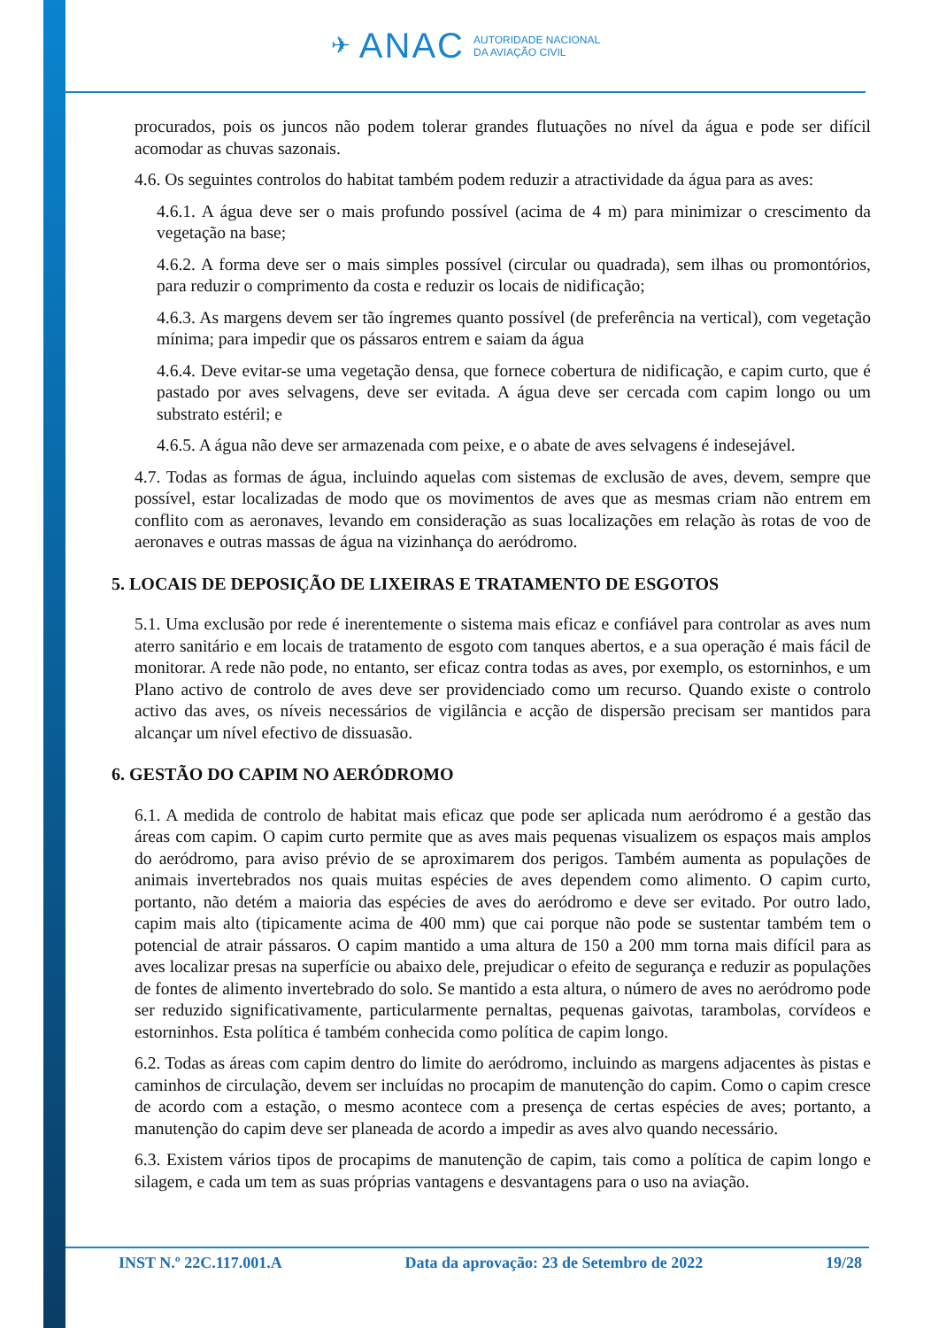✈ ANAC
AUTORIDADE NACIONAL
DA AVIAÇÃO CIVIL
procurados, pois os juncos não podem tolerar grandes flutuações no nível da água e pode ser difícil acomodar as chuvas sazonais.
4.6. Os seguintes controlos do habitat também podem reduzir a atractividade da água para as aves:
4.6.1. A água deve ser o mais profundo possível (acima de 4 m) para minimizar o crescimento da vegetação na base;
4.6.2. A forma deve ser o mais simples possível (circular ou quadrada), sem ilhas ou promontórios, para reduzir o comprimento da costa e reduzir os locais de nidificação;
4.6.3. As margens devem ser tão íngremes quanto possível (de preferência na vertical), com vegetação mínima; para impedir que os pássaros entrem e saiam da água
4.6.4. Deve evitar-se uma vegetação densa, que fornece cobertura de nidificação, e capim curto, que é pastado por aves selvagens, deve ser evitada. A água deve ser cercada com capim longo ou um substrato estéril; e
4.6.5. A água não deve ser armazenada com peixe, e o abate de aves selvagens é indesejável.
4.7. Todas as formas de água, incluindo aquelas com sistemas de exclusão de aves, devem, sempre que possível, estar localizadas de modo que os movimentos de aves que as mesmas criam não entrem em conflito com as aeronaves, levando em consideração as suas localizações em relação às rotas de voo de aeronaves e outras massas de água na vizinhança do aeródromo.
5. LOCAIS DE DEPOSIÇÃO DE LIXEIRAS E TRATAMENTO DE ESGOTOS
5.1. Uma exclusão por rede é inerentemente o sistema mais eficaz e confiável para controlar as aves num aterro sanitário e em locais de tratamento de esgoto com tanques abertos, e a sua operação é mais fácil de monitorar. A rede não pode, no entanto, ser eficaz contra todas as aves, por exemplo, os estorninhos, e um Plano activo de controlo de aves deve ser providenciado como um recurso. Quando existe o controlo activo das aves, os níveis necessários de vigilância e acção de dispersão precisam ser mantidos para alcançar um nível efectivo de dissuasão.
6. GESTÃO DO CAPIM NO AERÓDROMO
6.1. A medida de controlo de habitat mais eficaz que pode ser aplicada num aeródromo é a gestão das áreas com capim. O capim curto permite que as aves mais pequenas visualizem os espaços mais amplos do aeródromo, para aviso prévio de se aproximarem dos perigos. Também aumenta as populações de animais invertebrados nos quais muitas espécies de aves dependem como alimento. O capim curto, portanto, não detém a maioria das espécies de aves do aeródromo e deve ser evitado. Por outro lado, capim mais alto (tipicamente acima de 400 mm) que cai porque não pode se sustentar também tem o potencial de atrair pássaros. O capim mantido a uma altura de 150 a 200 mm torna mais difícil para as aves localizar presas na superfície ou abaixo dele, prejudicar o efeito de segurança e reduzir as populações de fontes de alimento invertebrado do solo. Se mantido a esta altura, o número de aves no aeródromo pode ser reduzido significativamente, particularmente pernaltas, pequenas gaivotas, tarambolas, corvídeos e estorninhos. Esta política é também conhecida como política de capim longo.
6.2. Todas as áreas com capim dentro do limite do aeródromo, incluindo as margens adjacentes às pistas e caminhos de circulação, devem ser incluídas no procapim de manutenção do capim. Como o capim cresce de acordo com a estação, o mesmo acontece com a presença de certas espécies de aves; portanto, a manutenção do capim deve ser planeada de acordo a impedir as aves alvo quando necessário.
6.3. Existem vários tipos de procapims de manutenção de capim, tais como a política de capim longo e silagem, e cada um tem as suas próprias vantagens e desvantagens para o uso na aviação.
INST N.º 22C.117.001.A Data da aprovação: 23 de Setembro de 2022 19/28